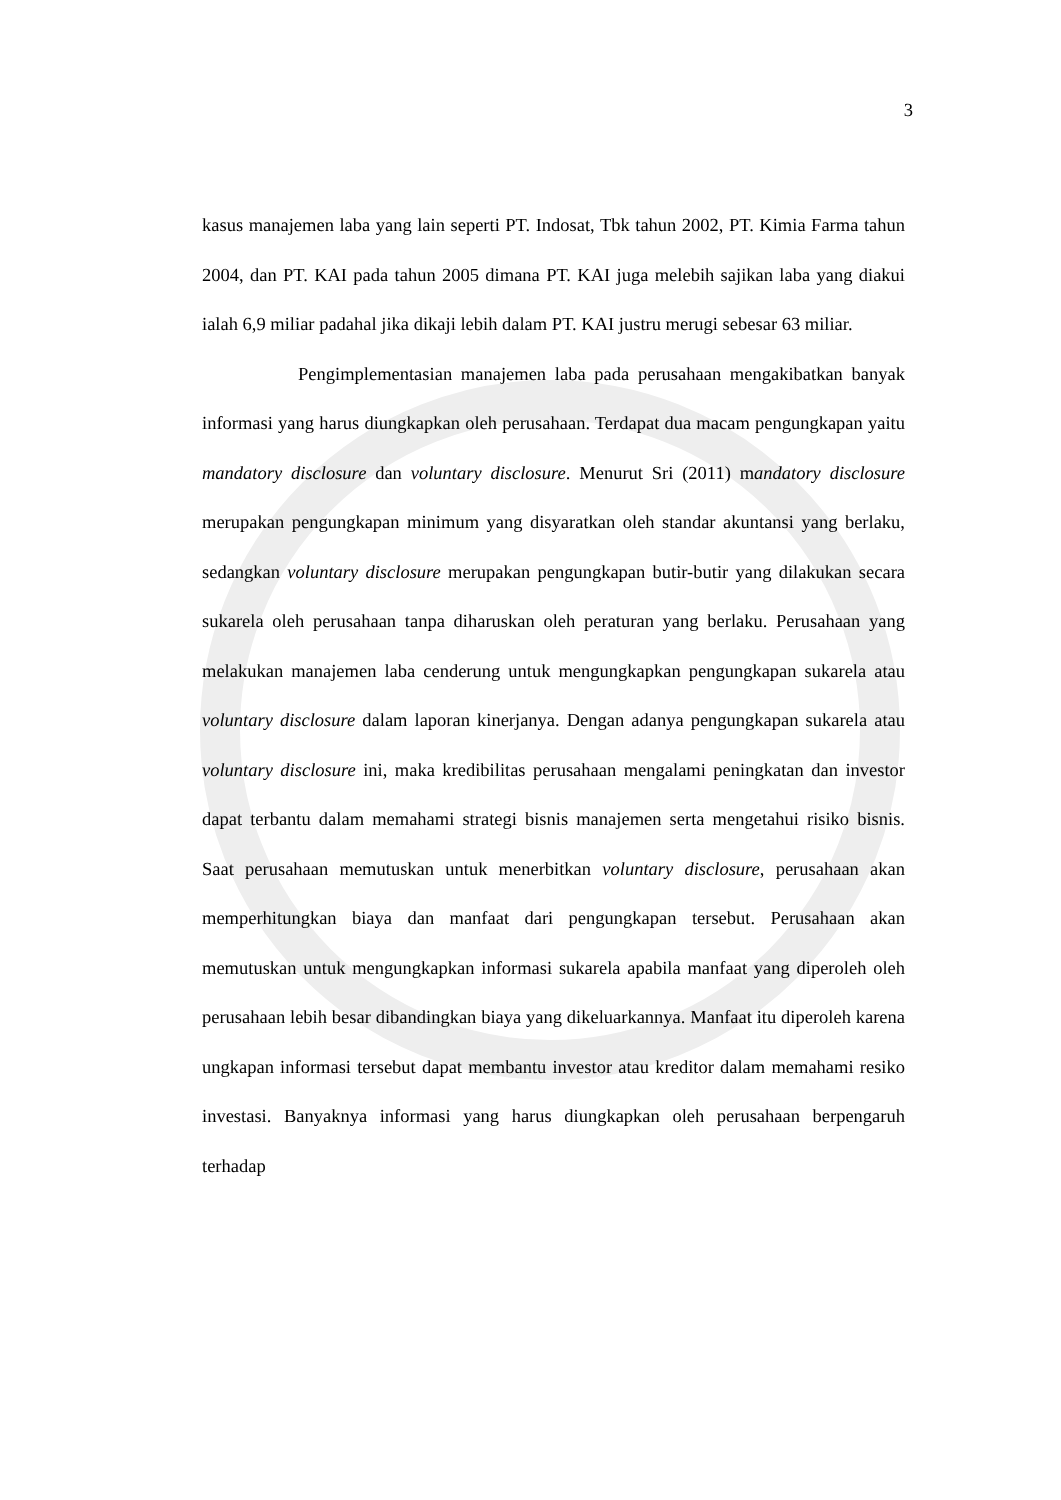3
kasus manajemen laba yang lain seperti PT. Indosat, Tbk tahun 2002, PT. Kimia Farma tahun 2004, dan PT. KAI pada tahun 2005 dimana PT. KAI juga melebih sajikan laba yang diakui ialah 6,9 miliar padahal jika dikaji lebih dalam PT. KAI justru merugi sebesar 63 miliar.
Pengimplementasian manajemen laba pada perusahaan mengakibatkan banyak informasi yang harus diungkapkan oleh perusahaan. Terdapat dua macam pengungkapan yaitu mandatory disclosure dan voluntary disclosure. Menurut Sri (2011) mandatory disclosure merupakan pengungkapan minimum yang disyaratkan oleh standar akuntansi yang berlaku, sedangkan voluntary disclosure merupakan pengungkapan butir-butir yang dilakukan secara sukarela oleh perusahaan tanpa diharuskan oleh peraturan yang berlaku. Perusahaan yang melakukan manajemen laba cenderung untuk mengungkapkan pengungkapan sukarela atau voluntary disclosure dalam laporan kinerjanya. Dengan adanya pengungkapan sukarela atau voluntary disclosure ini, maka kredibilitas perusahaan mengalami peningkatan dan investor dapat terbantu dalam memahami strategi bisnis manajemen serta mengetahui risiko bisnis. Saat perusahaan memutuskan untuk menerbitkan voluntary disclosure, perusahaan akan memperhitungkan biaya dan manfaat dari pengungkapan tersebut. Perusahaan akan memutuskan untuk mengungkapkan informasi sukarela apabila manfaat yang diperoleh oleh perusahaan lebih besar dibandingkan biaya yang dikeluarkannya. Manfaat itu diperoleh karena ungkapan informasi tersebut dapat membantu investor atau kreditor dalam memahami resiko investasi. Banyaknya informasi yang harus diungkapkan oleh perusahaan berpengaruh terhadap